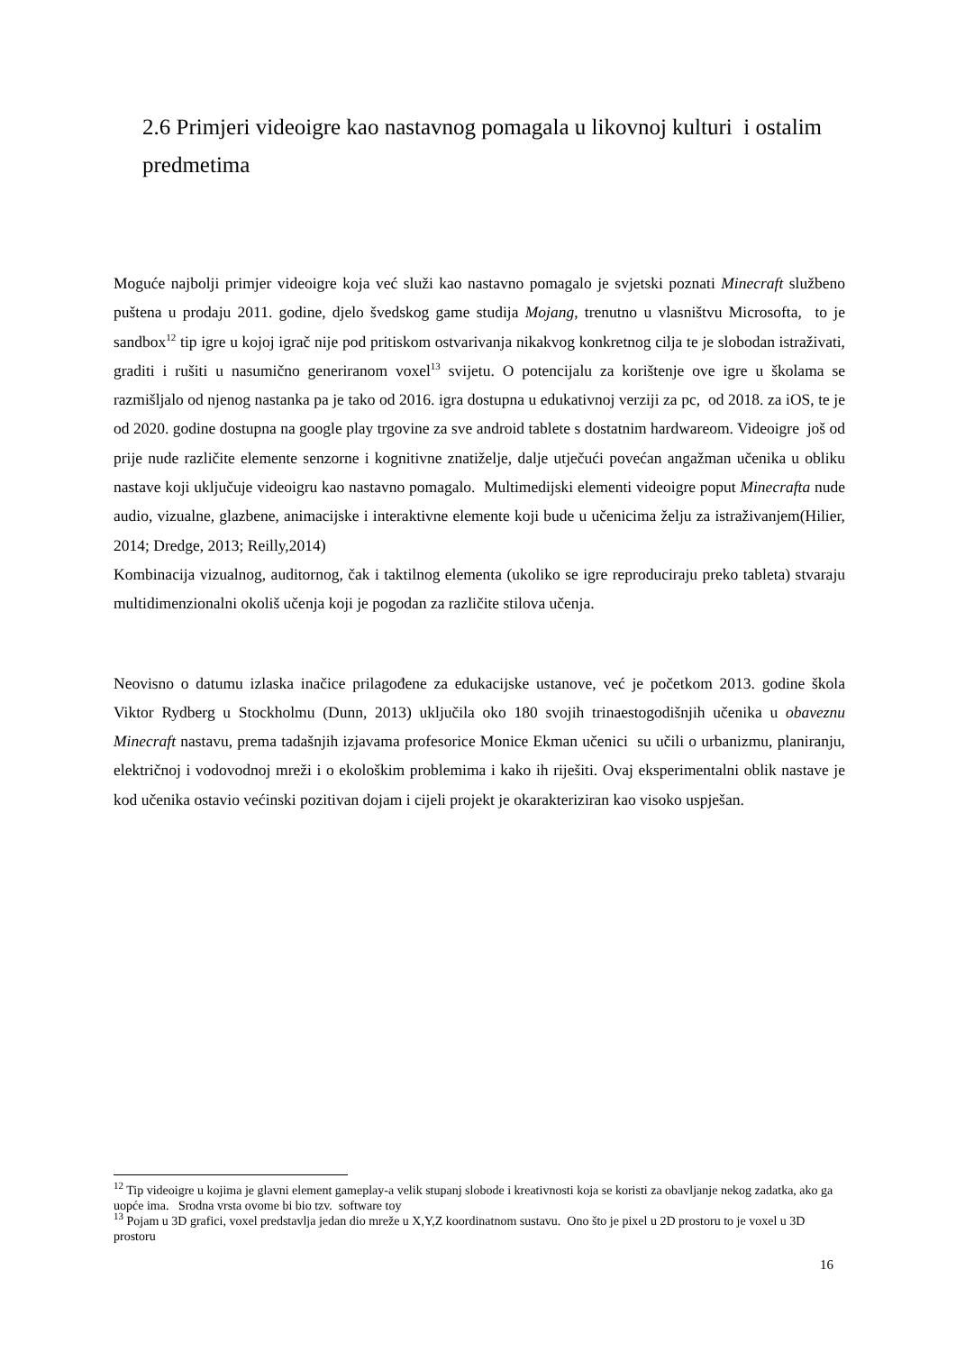2.6 Primjeri videoigre kao nastavnog pomagala u likovnoj kulturi i ostalim predmetima
Moguće najbolji primjer videoigre koja već služi kao nastavno pomagalo je svjetski poznati Minecraft službeno puštena u prodaju 2011. godine, djelo švedskog game studija Mojang, trenutno u vlasništvu Microsofta, to je sandbox<sup>12</sup> tip igre u kojoj igrač nije pod pritiskom ostvarivanja nikakvog konkretnog cilja te je slobodan istraživati, graditi i rušiti u nasumično generiranom voxel<sup>13</sup> svijetu. O potencijalu za korištenje ove igre u školama se razmišljalo od njenog nastanka pa je tako od 2016. igra dostupna u edukativnoj verziji za pc, od 2018. za iOS, te je od 2020. godine dostupna na google play trgovine za sve android tablete s dostatnim hardwareom. Videoigre još od prije nude različite elemente senzorne i kognitivne znatiželje, dalje utječući povećan angažman učenika u obliku nastave koji uključuje videoigru kao nastavno pomagalo. Multimedijski elementi videoigre poput Minecrafta nude audio, vizualne, glazbene, animacijske i interaktivne elemente koji bude u učenicima želju za istraživanjem(Hilier, 2014; Dredge, 2013; Reilly,2014)
Kombinacija vizualnog, auditornog, čak i taktilnog elementa (ukoliko se igre reproduciraju preko tableta) stvaraju multidimenzionalni okoliš učenja koji je pogodan za različite stilova učenja.
Neovisno o datumu izlaska inačice prilagođene za edukacijske ustanove, već je početkom 2013. godine škola Viktor Rydberg u Stockholmu (Dunn, 2013) uključila oko 180 svojih trinaestogodišnjih učenika u obaveznu Minecraft nastavu, prema tadašnjih izjavama profesorice Monice Ekman učenici su učili o urbanizmu, planiranju, električnoj i vodovodnoj mreži i o ekološkim problemima i kako ih riješiti. Ovaj eksperimentalni oblik nastave je kod učenika ostavio većinski pozitivan dojam i cijeli projekt je okarakteriziran kao visoko uspješan.
<sup>12</sup> Tip videoigre u kojima je glavni element gameplay-a velik stupanj slobode i kreativnosti koja se koristi za obavljanje nekog zadatka, ako ga uopće ima. Srodna vrsta ovome bi bio tzv. software toy
<sup>13</sup> Pojam u 3D grafici, voxel predstavlja jedan dio mreže u X,Y,Z koordinatnom sustavu. Ono što je pixel u 2D prostoru to je voxel u 3D prostoru
16